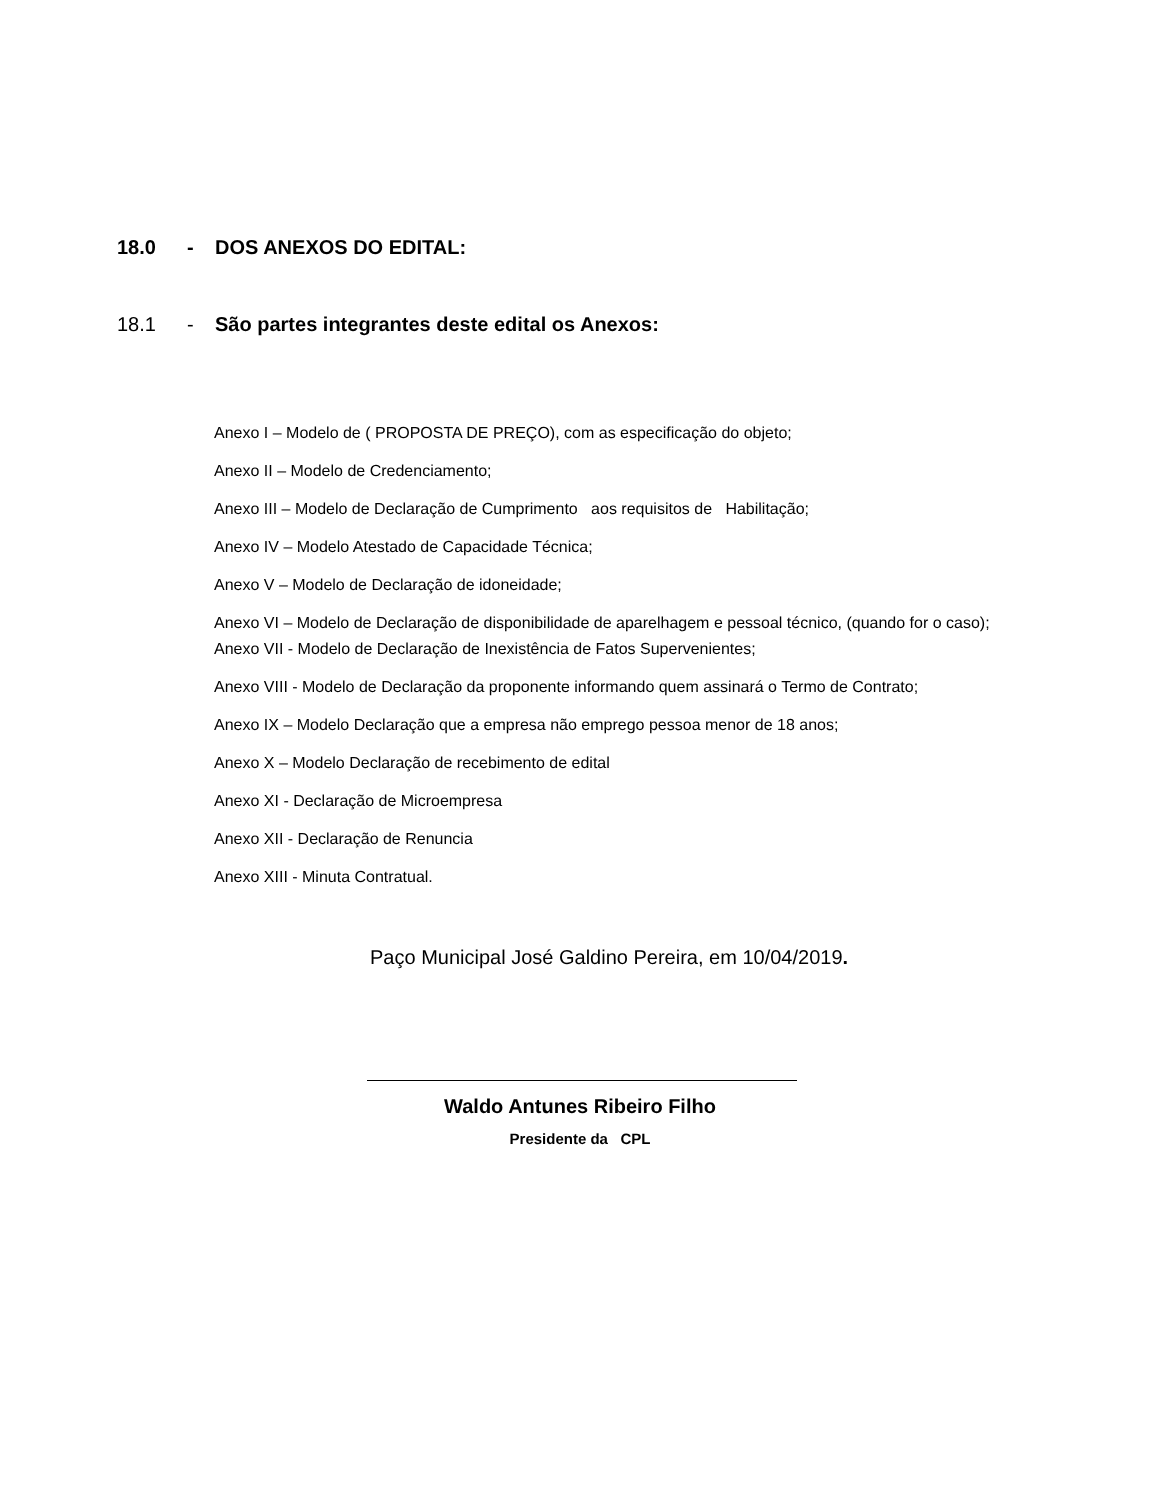18.0 - DOS ANEXOS DO EDITAL:
18.1 - São partes integrantes deste edital os Anexos:
Anexo I – Modelo de ( PROPOSTA DE PREÇO), com as especificação do objeto;
Anexo II – Modelo de Credenciamento;
Anexo III – Modelo de Declaração de Cumprimento aos requisitos de Habilitação;
Anexo IV – Modelo Atestado de Capacidade Técnica;
Anexo V – Modelo de Declaração de idoneidade;
Anexo VI – Modelo de Declaração de disponibilidade de aparelhagem e pessoal técnico, (quando for o caso);
Anexo VII - Modelo de Declaração de Inexistência de Fatos Supervenientes;
Anexo VIII - Modelo de Declaração da proponente informando quem assinará o Termo de Contrato;
Anexo IX – Modelo Declaração que a empresa não emprego pessoa menor de 18 anos;
Anexo X – Modelo Declaração de recebimento de edital
Anexo XI - Declaração de Microempresa
Anexo XII - Declaração de Renuncia
Anexo XIII - Minuta Contratual.
Paço Municipal José Galdino Pereira, em 10/04/2019.
Waldo Antunes Ribeiro Filho
Presidente da CPL